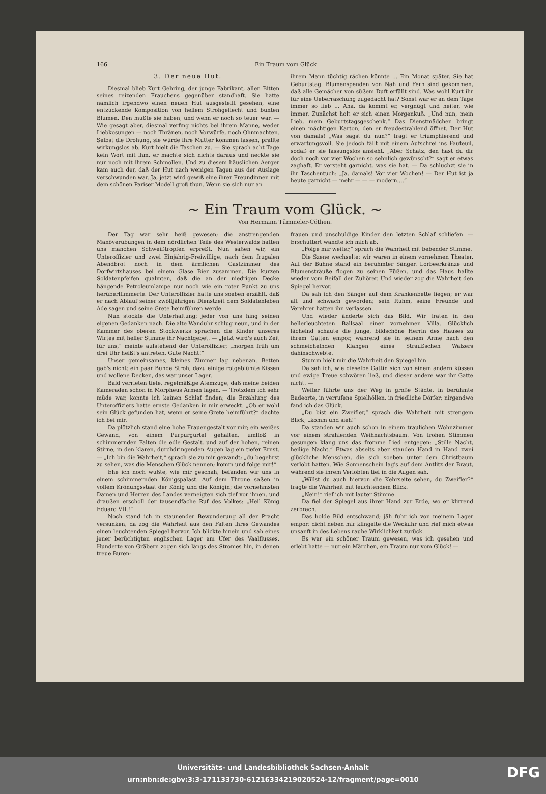166 Ein Traum vom Glück
3. Der neue Hut.
Diesmal blieb Kurt Gehring, der junge Fabrikant, allen Bitten seines reizenden Frauchens gegenüber standhaft. Sie hatte nämlich irgendwo einen neuen Hut ausgestellt gesehen, eine entzückende Komposition von hellem Strohgeflecht und bunten Blumen. Den mußte sie haben, und wenn er noch so teuer war. — Wie gesagt aber, diesmal verfing nichts bei ihrem Manne, weder Liebkosungen — noch Thränen, noch Vorwürfe, noch Ohnmachten. Selbst die Drohung, sie würde ihre Mutter kommen lassen, prallte wirkungslos ab. Kurt hielt die Taschen zu. — Sie sprach acht Tage kein Wort mit ihm, er machte sich nichts daraus und neckte sie nur noch mit ihrem Schmollen. Und zu diesem häuslichen Aerger kam auch der, daß der Hut nach wenigen Tagen aus der Auslage verschwunden war. Ja, jetzt wird gewiß eine ihrer Freundinnen mit dem schönen Pariser Modell groß thun. Wenn sie sich nur an
ihrem Mann tüchtig rächen könnte ... Ein Monat später. Sie hat Geburtstag. Blumenspenden von Nah und Fern sind gekommen, daß alle Gemächer von süßem Duft erfüllt sind. Was wohl Kurt ihr für eine Ueberraschung zugedacht hat? Sonst war er an dem Tage immer so lieb ... Aha, da kommt er, vergnügt und heiter, wie immer. Zunächst holt er sich einen Morgenkuß. „Und nun, mein Lieb, mein Geburtstagsgeschenk.“ Das Dienstmädchen bringt einen mächtigen Karton, den er freudestrahlend öffnet. Der Hut von damals! „Was sagst du nun?“ fragt er triumphierend und erwartungsvoll. Sie jedoch fällt mit einem Aufschrei ins Fauteuil, sodaß er sie fassungslos ansieht. „Aber Schatz, den hast du dir doch noch vor vier Wochen so sehnlich gewünscht?“ sagt er etwas zaghaft. Er versteht garnicht, was sie hat. — Da schluchzt sie in ihr Taschentuch: „Ja, damals! Vor vier Wochen! — Der Hut ist ja heute garnicht — mehr — — — modern....“
~ Ein Traum vom Glück. ~
Von Hermann Tümmeler-Cöthen.
Der Tag war sehr heiß gewesen; die anstrengenden Manöverübungen in dem nördlichen Teile des Westerwalds hatten uns manchen Schweißtropfen erpreßt. Nun saßen wir, ein Unteroffizier und zwei Einjährig-Freiwillige, nach dem frugalen Abendbrot noch in dem ärmlichen Gastzimmer des Dorfwirtshauses bei einem Glase Bier zusammen. Die kurzen Soldatenpfeifen qualmten, daß die an der niedrigen Decke hängende Petroleumlampe nur noch wie ein roter Punkt zu uns herüberflimmerte. Der Unteroffizier hatte uns soeben erzählt, daß er nach Ablauf seiner zwölfjährigen Dienstzeit dem Soldatenleben Ade sagen und seine Grete heimführen werde.
Nun stockte die Unterhaltung; jeder von uns hing seinen eigenen Gedanken nach. Die alte Wanduhr schlug neun, und in der Kammer des oberen Stockwerks sprachen die Kinder unseres Wirtes mit heller Stimme ihr Nachtgebet. — „Jetzt wird's auch Zeit für uns,“ meinte aufstehend der Unteroffizier; „morgen früh um drei Uhr heißt's antreten. Gute Nacht!“
Unser gemeinsames, kleines Zimmer lag nebenan. Betten gab's nicht: ein paar Bunde Stroh, dazu einige rotgeblümte Kissen und wollene Decken, das war unser Lager.
Bald verrieten tiefe, regelmäßige Atemzüge, daß meine beiden Kameraden schon in Morpheus Armen lagen. — Trotzdem ich sehr müde war, konnte ich keinen Schlaf finden; die Erzählung des Unteroffiziers hatte ernste Gedanken in mir erweckt. „Ob er wohl sein Glück gefunden hat, wenn er seine Grete heimführt?“ dachte ich bei mir.
Da plötzlich stand eine hohe Frauengestalt vor mir; ein weißes Gewand, von einem Purpurgürtel gehalten, umfloß in schimmernden Falten die edle Gestalt, und auf der hohen, reinen Stirne, in den klaren, durchdringenden Augen lag ein tiefer Ernst. — „Ich bin die Wahrheit,“ sprach sie zu mir gewandt; „du begehrst zu sehen, was die Menschen Glück nennen; komm und folge mir!“
Ehe ich noch wußte, wie mir geschah, befanden wir uns in einem schimmernden Königspalast. Auf dem Throne saßen in vollem Krönungsstaat der König und die Königin; die vornehmsten Damen und Herren des Landes verneigten sich tief vor ihnen, und draußen erscholl der tausendfache Ruf des Volkes: „Heil König Eduard VII.!“
Noch stand ich in staunender Bewunderung all der Pracht versunken, da zog die Wahrheit aus den Falten ihres Gewandes einen leuchtenden Spiegel hervor. Ich blickte hinein und sah eines jener berüchtigten englischen Lager am Ufer des Vaalflusses. Hunderte von Gräbern zogen sich längs des Stromes hin, in denen treue Buren-
frauen und unschuldige Kinder den letzten Schlaf schliefen. — Erschüttert wandte ich mich ab.
„Folge mir weiter,“ sprach die Wahrheit mit bebender Stimme.
Die Szene wechselte; wir waren in einem vornehmen Theater. Auf der Bühne stand ein berühmter Sänger. Lorbeerkränze und Blumensträuße flogen zu seinen Füßen, und das Haus hallte wieder vom Beifall der Zuhörer. Und wieder zog die Wahrheit den Spiegel hervor.
Da sah ich den Sänger auf dem Krankenbette liegen; er war alt und schwach geworden; sein Ruhm, seine Freunde und Verehrer hatten ihn verlassen.
Und wieder änderte sich das Bild. Wir traten in den hellerleuchteten Ballsaal einer vornehmen Villa. Glücklich lächelnd schaute die junge, bildschöne Herrin des Hauses zu ihrem Gatten empor, während sie in seinem Arme nach den schmeichelnden Klängen eines Straußschen Walzers dahinschwebte.
Stumm hielt mir die Wahrheit den Spiegel hin.
Da sah ich, wie dieselbe Gattin sich von einem andern küssen und ewige Treue schwören ließ, und dieser andere war ihr Gatte nicht. —
Weiter führte uns der Weg in große Städte, in berühmte Badeorte, in verrufene Spielhöllen, in friedliche Dörfer; nirgendwo fand ich das Glück.
„Du bist ein Zweifler,“ sprach die Wahrheit mit strengem Blick; „komm und sieh!“
Da standen wir auch schon in einem traulichen Wohnzimmer vor einem strahlenden Weihnachtsbaum. Von frohen Stimmen gesungen klang uns das fromme Lied entgegen: „Stille Nacht, heilige Nacht.“ Etwas abseits aber standen Hand in Hand zwei glückliche Menschen, die sich soeben unter dem Christbaum verlobt hatten. Wie Sonnenschein lag's auf dem Antlitz der Braut, während sie ihrem Verlobten tief in die Augen sah.
„Willst du auch hiervon die Kehrseite sehen, du Zweifler?“ fragte die Wahrheit mit leuchtendem Blick.
„Nein!“ rief ich mit lauter Stimme.
Da fiel der Spiegel aus ihrer Hand zur Erde, wo er klirrend zerbrach.
Das holde Bild entschwand; jäh fuhr ich von meinem Lager empor: dicht neben mir klingelte die Weckuhr und rief mich etwas unsanft in des Lebens rauhe Wirklichkeit zurück.
Es war ein schöner Traum gewesen, was ich gesehen und erlebt hatte — nur ein Märchen, ein Traum nur vom Glück! —
Universitäts- und Landesbibliothek Sachsen-Anhalt
urn:nbn:de:gbv:3:3-171133730-61216334219020524-12/fragment/page=0010
DFG